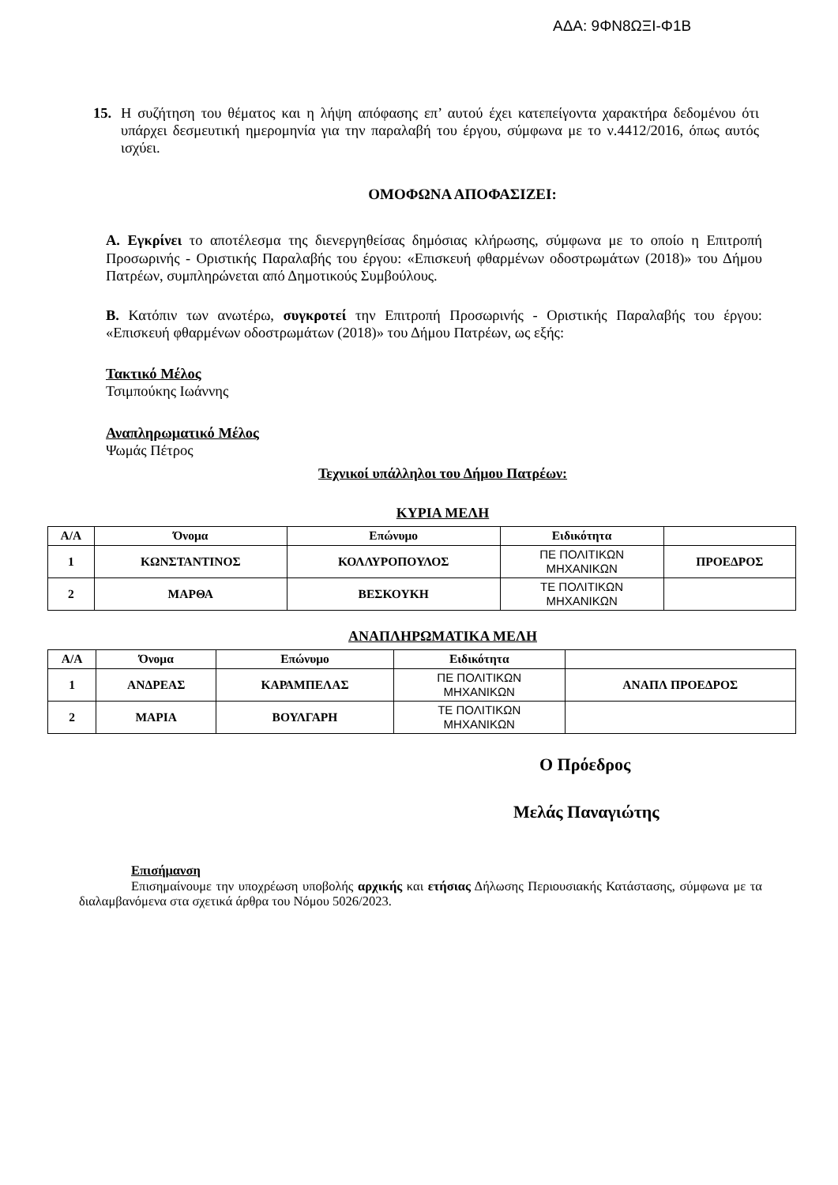ΑΔΑ: 9ΦΝ8ΩΞΙ-Φ1Β
15. Η συζήτηση του θέματος και η λήψη απόφασης επ’ αυτού έχει κατεπείγοντα χαρακτήρα δεδομένου ότι υπάρχει δεσμευτική ημερομηνία για την παραλαβή του έργου, σύμφωνα με το ν.4412/2016, όπως αυτός ισχύει.
ΟΜΟΦΩΝΑ ΑΠΟΦΑΣΙΖΕΙ:
Α. Εγκρίνει το αποτέλεσμα της διενεργηθείσας δημόσιας κλήρωσης, σύμφωνα με το οποίο η Επιτροπή Προσωρινής - Οριστικής Παραλαβής του έργου: «Επισκευή φθαρμένων οδοστρωμάτων (2018)» του Δήμου Πατρέων, συμπληρώνεται από Δημοτικούς Συμβούλους.
Β. Κατόπιν των ανωτέρω, συγκροτεί την Επιτροπή Προσωρινής - Οριστικής Παραλαβής του έργου: «Επισκευή φθαρμένων οδοστρωμάτων (2018)» του Δήμου Πατρέων, ως εξής:
Τακτικό Μέλος
Τσιμπούκης Ιωάννης
Αναπληρωματικό Μέλος
Ψωμάς Πέτρος
Τεχνικοί υπάλληλοι του Δήμου Πατρέων:
ΚΥΡΙΑ ΜΕΛΗ
| Α/Α | Όνομα | Επώνυμο | Ειδικότητα | |
| --- | --- | --- | --- | --- |
| 1 | ΚΩΝΣΤΑΝΤΙΝΟΣ | ΚΟΛΛΥΡΟΠΟΥΛΟΣ | ΠΕ ΠΟΛΙΤΙΚΩΝ ΜΗΧΑΝΙΚΩΝ | ΠΡΟΕΔΡΟΣ |
| 2 | ΜΑΡΘΑ | ΒΕΣΚΟΥΚΗ | ΤΕ ΠΟΛΙΤΙΚΩΝ ΜΗΧΑΝΙΚΩΝ | |
ΑΝΑΠΛΗΡΩΜΑΤΙΚΑ ΜΕΛΗ
| Α/Α | Όνομα | Επώνυμο | Ειδικότητα | |
| --- | --- | --- | --- | --- |
| 1 | ΑΝΔΡΕΑΣ | ΚΑΡΑΜΠΕΛΑΣ | ΠΕ ΠΟΛΙΤΙΚΩΝ ΜΗΧΑΝΙΚΩΝ | ΑΝΑΠΛ ΠΡΟΕΔΡΟΣ |
| 2 | ΜΑΡΙΑ | ΒΟΥΛΓΑΡΗ | ΤΕ ΠΟΛΙΤΙΚΩΝ ΜΗΧΑΝΙΚΩΝ | |
Ο Πρόεδρος
Μελάς Παναγιώτης
Επισήμανση
Επισημαίνουμε την υποχρέωση υποβολής αρχικής και ετήσιας Δήλωσης Περιουσιακής Κατάστασης, σύμφωνα με τα διαλαμβανόμενα στα σχετικά άρθρα του Νόμου 5026/2023.